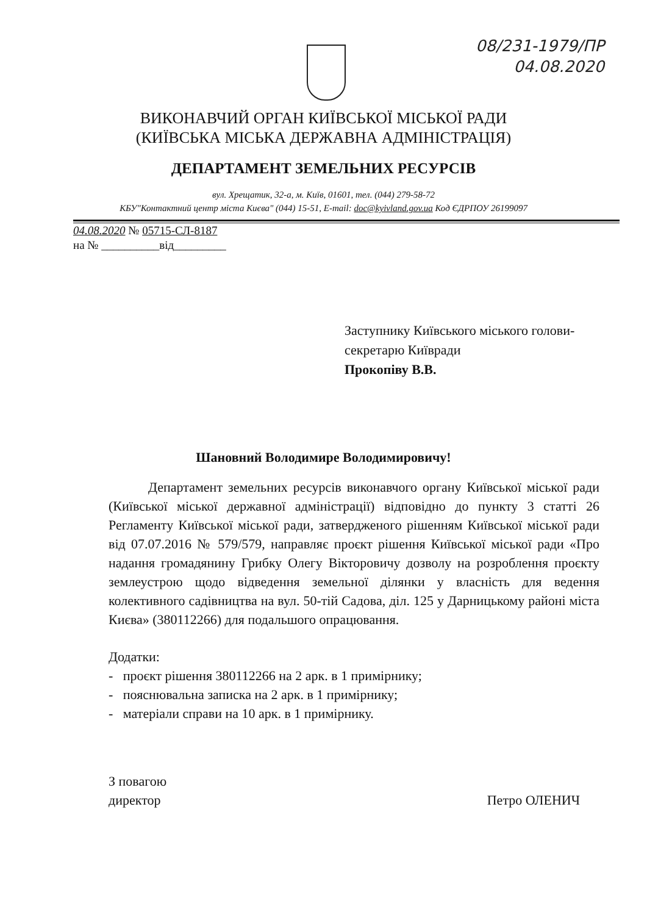08/231-1979/ПР
04.08.2020
ВИКОНАВЧИЙ ОРГАН КИЇВСЬКОЇ МІСЬКОЇ РАДИ
(КИЇВСЬКА МІСЬКА ДЕРЖАВНА АДМІНІСТРАЦІЯ)
ДЕПАРТАМЕНТ ЗЕМЕЛЬНИХ РЕСУРСІВ
вул. Хрещатик, 32-а, м. Київ, 01601, тел. (044) 279-58-72
КБУ"Контактний центр міста Києва" (044) 15-51, E-mail: doc@kyivland.gov.ua Код ЄДРПОУ 26199097
04.08.2020 № 05715-СЛ-8187
на № __________від_________
Заступнику Київського міського голови-
секретарю Київради
Прокопіву В.В.
Шановний Володимире Володимировичу!
Департамент земельних ресурсів виконавчого органу Київської міської ради (Київської міської державної адміністрації) відповідно до пункту 3 статті 26 Регламенту Київської міської ради, затвердженого рішенням Київської міської ради від 07.07.2016 № 579/579, направляє проєкт рішення Київської міської ради «Про надання громадянину Грибку Олегу Вікторовичу дозволу на розроблення проєкту землеустрою щодо відведення земельної ділянки у власність для ведення колективного садівництва на вул. 50-тій Садова, діл. 125 у Дарницькому районі міста Києва» (380112266) для подальшого опрацювання.
Додатки:
- проєкт рішення 380112266 на 2 арк. в 1 примірнику;
- пояснювальна записка на 2 арк. в 1 примірнику;
- матеріали справи на 10 арк. в 1 примірнику.
З повагою
директор
Петро ОЛЕНИЧ